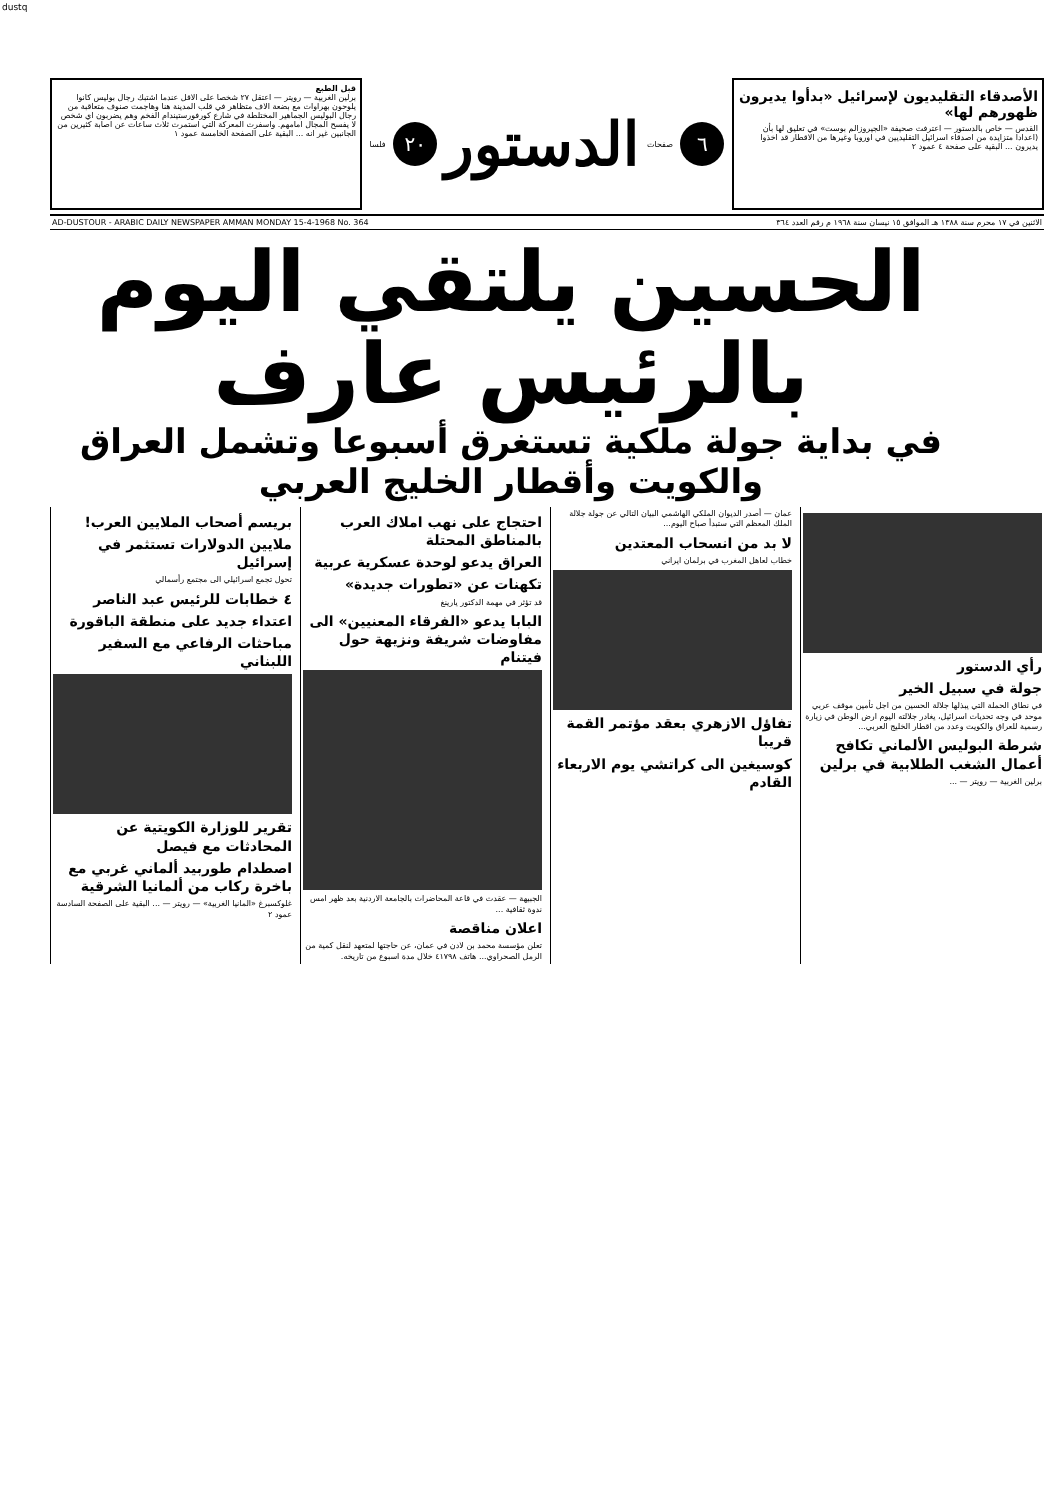dustq
الأصدقاء التقليديون لإسرائيل «بدأوا يديرون ظهورهم لها»
القدس — خاص بالدستور — اعترفت صحيفة «الجيروزالم بوست» في تعليق لها بأن (اعدادا متزايدة من اصدقاء اسرائيل التقليديين في اوروبا وغيرها من الاقطار قد اخذوا يديرون ... البقية على صفحة ٤ عمود ٢
٦
صفحات
الدستور
٢٠
فلسا
قبل الطبع
برلين الغربية — رويتر — اعتقل ٢٧ شخصا على الاقل عندما اشتبك رجال بوليس كانوا يلوحون بهراوات مع بضعة الاف متظاهر في قلب المدينة هنا وهاجمت صنوف متعاقبة من رجال البوليس الجماهير المختلطة في شارع كورفورستيندام الفخم وهم يضربون اي شخص لا يفسح المجال امامهم. واسفرت المعركة التي استمرت ثلاث ساعات عن اصابة كثيرين من الجانبين غير انه ... البقية على الصفحة الخامسة عمود ١
الاثنين في ١٧ محرم سنة ١٣٨٨ هـ الموافق ١٥ نيسان سنة ١٩٦٨ م رقم العدد ٣٦٤ AD-DUSTOUR - ARABIC DAILY NEWSPAPER AMMAN MONDAY 15-4-1968 No. 364
الحسين يلتقي اليوم بالرئيس عارف
في بداية جولة ملكية تستغرق أسبوعا وتشمل العراق والكويت وأقطار الخليج العربي
رأي الدستور
جولة في سبيل الخير
في نطاق الحملة التي يبذلها جلالة الحسين من اجل تأمين موقف عربي موحد في وجه تحديات اسرائيل، يغادر جلالته اليوم ارض الوطن في زيارة رسمية للعراق والكويت وعدد من اقطار الخليج العربي...
شرطة البوليس الألماني تكافح أعمال الشغب الطلابية في برلين
برلين الغربية — رويتر — ...
عمان — أصدر الديوان الملكي الهاشمي البيان التالي عن جولة جلالة الملك المعظم التي ستبدأ صباح اليوم...
لا بد من انسحاب المعتدين
خطاب لعاهل المغرب في برلمان ايراني
تفاؤل الازهري بعقد مؤتمر القمة قريبا
كوسيغين الى كراتشي يوم الاربعاء القادم
احتجاج على نهب املاك العرب بالمناطق المحتلة
العراق يدعو لوحدة عسكرية عربية
تكهنات عن «تطورات جديدة»
قد تؤثر في مهمة الدكتور يارينغ
البابا يدعو «الفرقاء المعنيين» الى مفاوضات شريفة ونزيهة حول فيتنام
الجبيهة — عقدت في قاعة المحاضرات بالجامعة الاردنية بعد ظهر امس ندوة ثقافية ...
اعلان مناقصة
تعلن مؤسسة محمد بن لادن في عمان، عن حاجتها لمتعهد لنقل كمية من الرمل الصحراوي... هاتف ٤١٧٩٨ خلال مدة اسبوع من تاريخه.
بريسم أصحاب الملايين العرب!
ملايين الدولارات تستثمر في إسرائيل
تحول تجمع اسرائيلي الى مجتمع رأسمالي
٤ خطابات للرئيس عبد الناصر
اعتداء جديد على منطقة الباقورة
مباحثات الرفاعي مع السفير اللبناني
تقرير للوزارة الكويتية عن المحادثات مع فيصل
اصطدام طوربيد ألماني غربي مع باخرة ركاب من ألمانيا الشرقية
غلوكسبرغ «المانيا الغربية» — رويتر — ... البقية على الصفحة السادسة عمود ٢